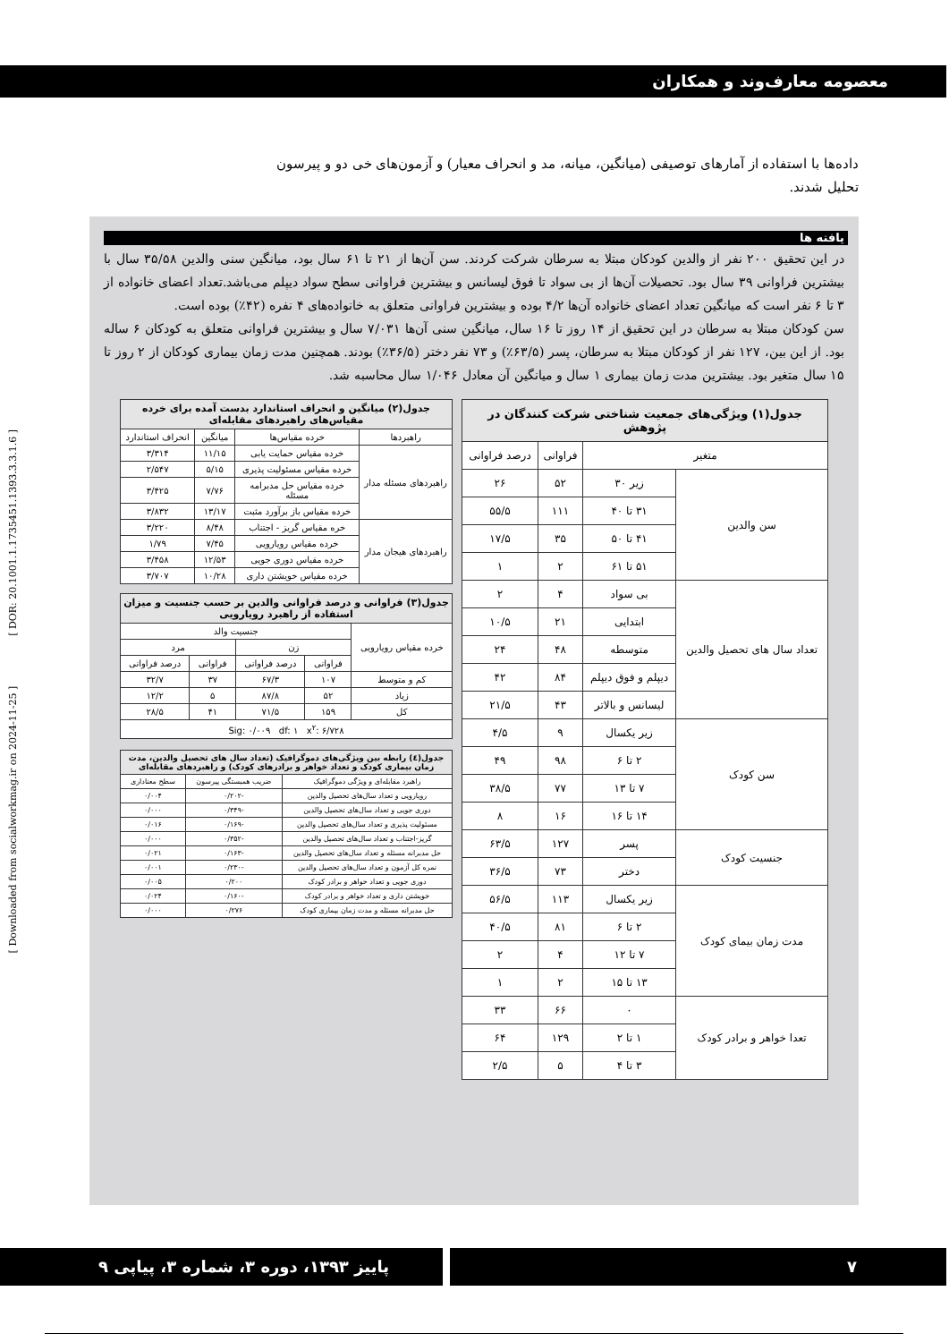معصومه معارف‌وند و همکاران
داده‌ها با استفاده از آمارهای توصیفی (میانگین، میانه، مد و انحراف معیار) و آزمون‌های خی دو و پیرسون تحلیل شدند.
یافته ها
در این تحقیق ۲۰۰ نفر از والدین کودکان مبتلا به سرطان شرکت کردند. سن آن‌ها از ۲۱ تا ۶۱ سال بود، میانگین سنی والدین ۳۵/۵۸ سال با بیشترین فراوانی ۳۹ سال بود. تحصیلات آن‌ها از بی سواد تا فوق لیسانس و بیشترین فراوانی سطح سواد دیپلم می‌باشد.تعداد اعضای خانواده از ۳ تا ۶ نفر است که میانگین تعداد اعضای خانواده آن‌ها ۴/۲ بوده و بیشترین فراوانی متعلق به خانواده‌های ۴ نفره (۴۲٪) بوده است.
سن کودکان مبتلا به سرطان در این تحقیق از ۱۴ روز تا ۱۶ سال، میانگین سنی آن‌ها ۷/۰۳۱ سال و بیشترین فراوانی متعلق به کودکان ۶ ساله بود. از این بین، ۱۲۷ نفر از کودکان مبتلا به سرطان، پسر (۶۳/۵٪) و ۷۳ نفر دختر (۳۶/۵٪) بودند. همچنین مدت زمان بیماری کودکان از ۲ روز تا ۱۵ سال متغیر بود. بیشترین مدت زمان بیماری ۱ سال و میانگین آن معادل ۱/۰۴۶ سال محاسبه شد.
| جدول(۱) ویژگی‌های جمعیت شناختی شرکت کنندگان در پژوهش | | | |
| --- | --- | --- | --- |
| متغیر | | فراوانی | درصد فراوانی |
| سن والدین | زیر ۳۰ | ۵۲ | ۲۶ |
| | ۳۱ تا ۴۰ | ۱۱۱ | ۵۵/۵ |
| | ۴۱ تا ۵۰ | ۳۵ | ۱۷/۵ |
| | ۵۱ تا ۶۱ | ۲ | ۱ |
| تعداد سال های تحصیل والدین | بی سواد | ۴ | ۲ |
| | ابتدایی | ۲۱ | ۱۰/۵ |
| | متوسطه | ۴۸ | ۲۴ |
| | دیپلم و فوق دیپلم | ۸۴ | ۴۲ |
| | لیسانس و بالاتر | ۴۳ | ۲۱/۵ |
| سن کودک | زیر یکسال | ۹ | ۴/۵ |
| | ۲ تا ۶ | ۹۸ | ۴۹ |
| | ۷ تا ۱۳ | ۷۷ | ۳۸/۵ |
| | ۱۴ تا ۱۶ | ۱۶ | ۸ |
| جنسیت کودک | پسر | ۱۲۷ | ۶۳/۵ |
| | دختر | ۷۳ | ۳۶/۵ |
| مدت زمان بیمای کودک | زیر یکسال | ۱۱۳ | ۵۶/۵ |
| | ۲ تا ۶ | ۸۱ | ۴۰/۵ |
| | ۷ تا ۱۲ | ۴ | ۲ |
| | ۱۳ تا ۱۵ | ۲ | ۱ |
| تعدا خواهر و برادر کودک | ۰ | ۶۶ | ۳۳ |
| | ۱ تا ۲ | ۱۲۹ | ۶۴ |
| | ۳ تا ۴ | ۵ | ۲/۵ |
| جدول(۲) میانگین و انحراف استاندارد بدست آمده برای خرده مقیاس‌های راهبردهای مقابله‌ای | | | |
| --- | --- | --- | --- |
| راهبردها | خرده مقیاس‌ها | میانگین | انحراف استاندارد |
| راهبردهای مسئله مدار | خرده مقیاس حمایت یابی | ۱۱/۱۵ | ۳/۳۱۴ |
| | خرده مقیاس مسئولیت پذیری | ۵/۱۵ | ۲/۵۴۷ |
| | خرده مقیاس حل مدبرامه مسئله | ۷/۷۶ | ۳/۴۲۵ |
| | خرده مقیاس باز برآورد مثبت | ۱۳/۱۷ | ۳/۸۳۲ |
| راهبردهای هیجان مدار | خره مقیاس گریز - اجتناب | ۸/۴۸ | ۳/۲۲۰ |
| | خرده مقیاس رویارویی | ۷/۴۵ | ۱/۷۹ |
| | خرده مقیاس دوری جویی | ۱۲/۵۳ | ۳/۴۵۸ |
| | خرده مقیاس خویشتن داری | ۱۰/۲۸ | ۳/۷۰۷ |
| جدول(۳) فراوانی و درصد فراوانی والدین بر حسب جنسیت و میزان استفاده از راهبرد رویارویی | | | | |
| --- | --- | --- | --- | --- |
| خرده مقیاس رویارویی | جنسیت والد | | | |
| | زن | | مرد | |
| | فراوانی | درصد فراوانی | فراوانی | درصد فراوانی |
| کم و متوسط | ۱۰۷ | ۶۷/۳ | ۳۷ | ۳۲/۷ |
| زیاد | ۵۲ | ۸۷/۸ | ۵ | ۱۲/۲ |
| کل | ۱۵۹ | ۷۱/۵ | ۴۱ | ۲۸/۵ |
| Sig: ۰/۰۰۹ df: ۱ x<sup>۲</sup>: ۶/۷۲۸ | | | | |
| جدول(٤) رابطه بین ویژگی‌های دموگرافیک (تعداد سال های تحصیل والدین، مدت زمان بیماری کودک و تعداد خواهر و برادرهای کودک) و راهبردهای مقابله‌ای | | |
| --- | --- | --- |
| راهبرد مقابله‌ای و ویژگی دموگرافیک | ضریب همبستگی پیرسون | سطح معناداری |
| رویارویی و تعداد سال‌های تحصیل والدین | -۰/۲۰۲ | ۰/۰۰۴ |
| دوری جویی و تعداد سال‌های تحصیل والدین | -۰/۳۴۹ | ۰/۰۰۰ |
| مسئولیت پذیری و تعداد سال‌های تحصیل والدین | -۰/۱۶۹ | ۰/۰۱۶ |
| گریز-اجتناب و تعداد سال‌های تحصیل والدین | -۰/۳۵۲ | ۰/۰۰۰ |
| حل مدبرانه مسئله و تعداد سال‌های تحصیل والدین | -۰/۱۶۳ | ۰/۰۲۱ |
| نمره کل آزمون و تعداد سال‌های تحصیل والدین | -۰/۲۳۰ | ۰/۰۰۱ |
| دوری جویی و تعداد خواهر و برادر کودک | ۰/۲۰۰ | ۰/۰۰۵ |
| خویشتن داری و تعداد خواهر و برادر کودک | -۰/۱۶۰ | ۰/۰۲۴ |
| حل مدبرانه مسئله و مدت زمان بیماری کودک | ۰/۲۷۶ | ۰/۰۰۰ |
[ Downloaded from socialworkmag.ir on 2024-11-25 ] [ DOR: 20.1001.1.1735451.1393.3.3.1.6 ]
۷ پاییز ۱۳۹۳، دوره ۳، شماره ۳، پیاپی ۹